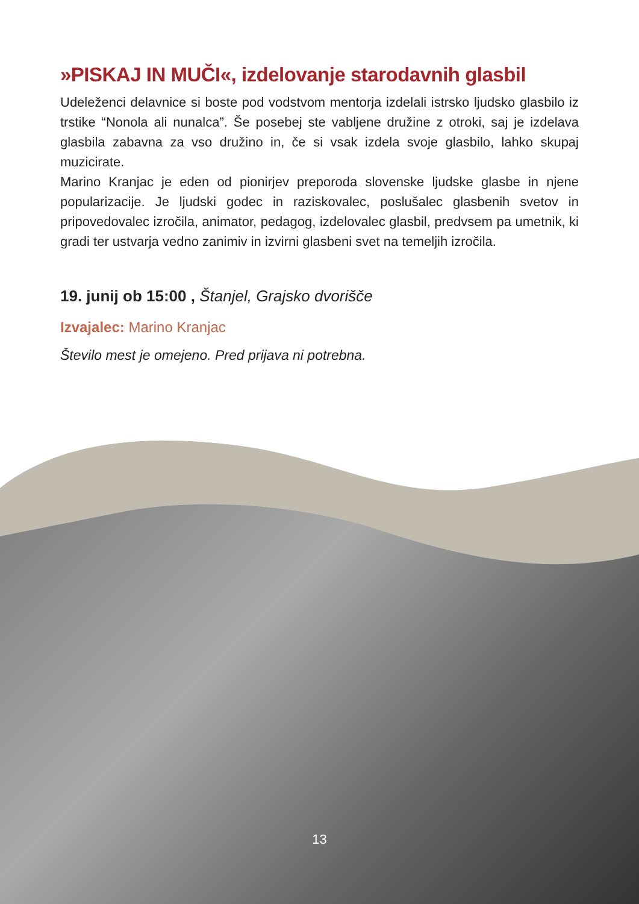»PISKAJ IN MUČI«, izdelovanje starodavnih glasbil
Udeleženci delavnice si boste pod vodstvom mentorja izdelali istrsko ljudsko glasbilo iz trstike “Nonola ali nunalca”. Še posebej ste vabljene družine z otroki, saj je izdelava glasbila zabavna za vso družino in, če si vsak izdela svoje glasbilo, lahko skupaj muzicirate.
Marino Kranjac je eden od pionirjev preporoda slovenske ljudske glasbe in njene popularizacije. Je ljudski godec in raziskovalec, poslušalec glasbenih svetov in pripovedovalec izročila, animator, pedagog, izdelovalec glasbil, predvsem pa umetnik, ki gradi ter ustvarja vedno zanimiv in izvirni glasbeni svet na temeljih izročila.
19. junij ob 15:00 , Štanjel, Grajsko dvorišče
Izvajalec: Marino Kranjac
Število mest je omejeno. Pred prijava ni potrebna.
13